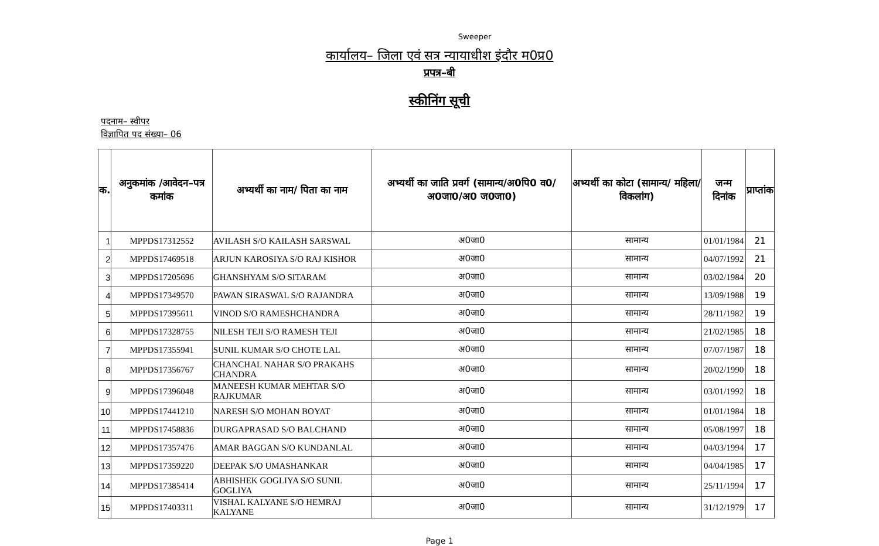Sweeper
कार्यालय– जिला एवं सत्र न्यायाधीश इंदौर म0प्र0
प्रपत्र–बी
स्कीनिंग सूची
पदनाम– स्वीपर
विज्ञापित पद संख्या– 06
| क. | अनुकमांक /आवेदन–पत्र कमांक | अभ्यर्थी का नाम/ पिता का नाम | अभ्यर्थी का जाति प्रवर्ग (सामान्य/अ0पि0 व0/अ0जा0/अ0 ज0जा0) | अभ्यर्थी का कोटा (सामान्य/ महिला/विकलांग) | जन्म दिनांक | प्राप्तांक |
| --- | --- | --- | --- | --- | --- | --- |
| 1 | MPPDS17312552 | AVILASH S/O KAILASH SARSWAL | अ0जा0 | सामान्य | 01/01/1984 | 21 |
| 2 | MPPDS17469518 | ARJUN KAROSIYA S/O RAJ KISHOR | अ0जा0 | सामान्य | 04/07/1992 | 21 |
| 3 | MPPDS17205696 | GHANSHYAM S/O SITARAM | अ0जा0 | सामान्य | 03/02/1984 | 20 |
| 4 | MPPDS17349570 | PAWAN SIRASWAL S/O RAJANDRA | अ0जा0 | सामान्य | 13/09/1988 | 19 |
| 5 | MPPDS17395611 | VINOD S/O RAMESHCHANDRA | अ0जा0 | सामान्य | 28/11/1982 | 19 |
| 6 | MPPDS17328755 | NILESH TEJI S/O RAMESH TEJI | अ0जा0 | सामान्य | 21/02/1985 | 18 |
| 7 | MPPDS17355941 | SUNIL KUMAR S/O CHOTE LAL | अ0जा0 | सामान्य | 07/07/1987 | 18 |
| 8 | MPPDS17356767 | CHANCHAL NAHAR S/O PRAKAHS CHANDRA | अ0जा0 | सामान्य | 20/02/1990 | 18 |
| 9 | MPPDS17396048 | MANEESH KUMAR MEHTAR S/O RAJKUMAR | अ0जा0 | सामान्य | 03/01/1992 | 18 |
| 10 | MPPDS17441210 | NARESH S/O MOHAN BOYAT | अ0जा0 | सामान्य | 01/01/1984 | 18 |
| 11 | MPPDS17458836 | DURGAPRASAD S/O BALCHAND | अ0जा0 | सामान्य | 05/08/1997 | 18 |
| 12 | MPPDS17357476 | AMAR BAGGAN S/O KUNDANLAL | अ0जा0 | सामान्य | 04/03/1994 | 17 |
| 13 | MPPDS17359220 | DEEPAK S/O UMASHANKAR | अ0जा0 | सामान्य | 04/04/1985 | 17 |
| 14 | MPPDS17385414 | ABHISHEK GOGLIYA S/O SUNIL GOGLIYA | अ0जा0 | सामान्य | 25/11/1994 | 17 |
| 15 | MPPDS17403311 | VISHAL KALYANE S/O HEMRAJ KALYANE | अ0जा0 | सामान्य | 31/12/1979 | 17 |
Page 1